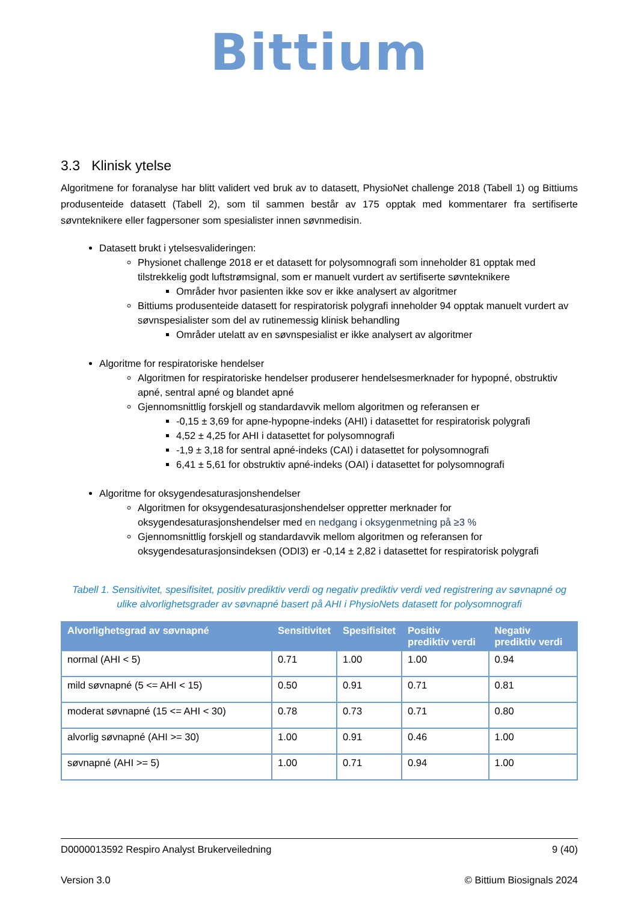Bittium
3.3 Klinisk ytelse
Algoritmene for foranalyse har blitt validert ved bruk av to datasett, PhysioNet challenge 2018 (Tabell 1) og Bittiums produsenteide datasett (Tabell 2), som til sammen består av 175 opptak med kommentarer fra sertifiserte søvnteknikere eller fagpersoner som spesialister innen søvnmedisin.
Datasett brukt i ytelsesvalideringen:
Physionet challenge 2018 er et datasett for polysomnografi som inneholder 81 opptak med tilstrekkelig godt luftstrømsignal, som er manuelt vurdert av sertifiserte søvnteknikere
Områder hvor pasienten ikke sov er ikke analysert av algoritmer
Bittiums produsenteide datasett for respiratorisk polygrafi inneholder 94 opptak manuelt vurdert av søvnspesialister som del av rutinemessig klinisk behandling
Områder utelatt av en søvnspesialist er ikke analysert av algoritmer
Algoritme for respiratoriske hendelser
Algoritmen for respiratoriske hendelser produserer hendelsesmerknader for hypopné, obstruktiv apné, sentral apné og blandet apné
Gjennomsnittlig forskjell og standardavvik mellom algoritmen og referansen er
-0,15 ± 3,69 for apne-hypopne-indeks (AHI) i datasettet for respiratorisk polygrafi
4,52 ± 4,25 for AHI i datasettet for polysomnografi
-1,9 ± 3,18 for sentral apné-indeks (CAI) i datasettet for polysomnografi
6,41 ± 5,61 for obstruktiv apné-indeks (OAI) i datasettet for polysomnografi
Algoritme for oksygendesaturasjonshendelser
Algoritmen for oksygendesaturasjonshendelser oppretter merknader for oksygendesaturasjonshendelser med en nedgang i oksygenmetning på ≥3 %
Gjennomsnittlig forskjell og standardavvik mellom algoritmen og referansen for oksygendesaturasjonsindeksen (ODI3) er -0,14 ± 2,82 i datasettet for respiratorisk polygrafi
Tabell 1. Sensitivitet, spesifisitet, positiv prediktiv verdi og negativ prediktiv verdi ved registrering av søvnapné og ulike alvorlighetsgrader av søvnapné basert på AHI i PhysioNets datasett for polysomnografi
| Alvorlighetsgrad av søvnapné | Sensitivitet | Spesifisitet | Positiv prediktiv verdi | Negativ prediktiv verdi |
| --- | --- | --- | --- | --- |
| normal (AHI < 5) | 0.71 | 1.00 | 1.00 | 0.94 |
| mild søvnapné (5 <= AHI < 15) | 0.50 | 0.91 | 0.71 | 0.81 |
| moderat søvnapné (15 <= AHI < 30) | 0.78 | 0.73 | 0.71 | 0.80 |
| alvorlig søvnapné (AHI >= 30) | 1.00 | 0.91 | 0.46 | 1.00 |
| søvnapné (AHI >= 5) | 1.00 | 0.71 | 0.94 | 1.00 |
D0000013592 Respiro Analyst Brukerveiledning 9 (40)
Version 3.0 © Bittium Biosignals 2024